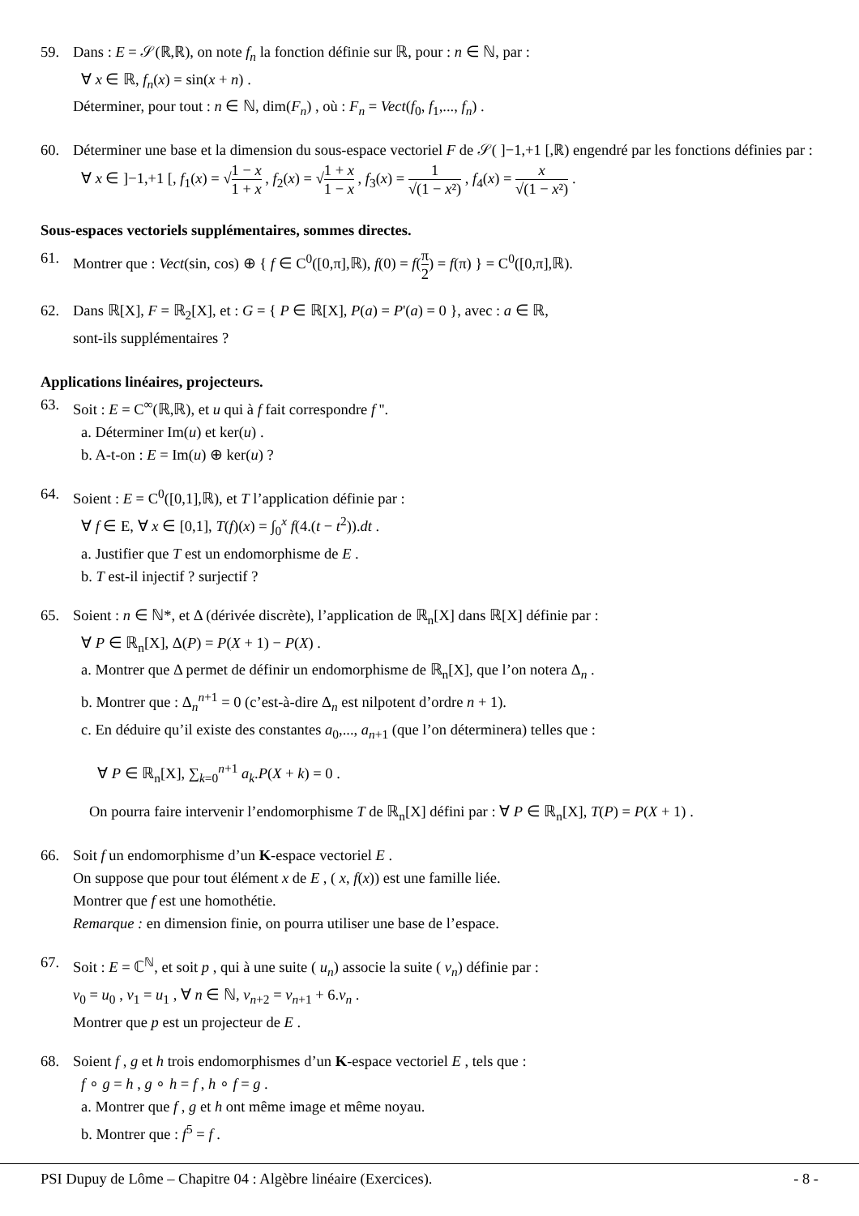59. Dans : E = 𝒮(ℝ,ℝ), on note f<sub>n</sub> la fonction définie sur ℝ, pour : n ∈ ℕ, par :
∀ x ∈ ℝ, f<sub>n</sub>(x) = sin(x + n) .
Déterminer, pour tout : n ∈ ℕ, dim(F<sub>n</sub>) , où : F<sub>n</sub> = Vect(f<sub>0</sub>, f<sub>1</sub>,..., f<sub>n</sub>) .
60. Déterminer une base et la dimension du sous-espace vectoriel F de 𝒮( ]−1,+1 [,ℝ) engendré par les fonctions définies par :
∀ x ∈ ]−1,+1 [, f<sub>1</sub>(x) = √1 − x 1 + x , f<sub>2</sub>(x) = √1 + x 1 − x , f<sub>3</sub>(x) = 1 √(1 − x²) , f<sub>4</sub>(x) = x √(1 − x²) .
Sous-espaces vectoriels supplémentaires, sommes directes.
61. Montrer que : Vect(sin, cos) ⊕ { f ∈ C<sup>0</sup>([0,π],ℝ), f(0) = f(π 2) = f(π) } = C<sup>0</sup>([0,π],ℝ).
62. Dans ℝ[X], F = ℝ<sub>2</sub>[X], et : G = { P ∈ ℝ[X], P(a) = P'(a) = 0 }, avec : a ∈ ℝ,
sont-ils supplémentaires ?
Applications linéaires, projecteurs.
63. Soit : E = C<sup>∞</sup>(ℝ,ℝ), et u qui à f fait correspondre f ''.
a. Déterminer Im(u) et ker(u) .
b. A-t-on : E = Im(u) ⊕ ker(u) ?
64. Soient : E = C<sup>0</sup>([0,1],ℝ), et T l’application définie par :
∀ f ∈ E, ∀ x ∈ [0,1], T(f)(x) = ∫<sub>0</sub><sup>x</sup> f(4.(t − t<sup>2</sup>)).dt .
a. Justifier que T est un endomorphisme de E .
b. T est-il injectif ? surjectif ?
65. Soient : n ∈ ℕ*, et Δ (dérivée discrète), l’application de ℝ<sub>n</sub>[X] dans ℝ[X] définie par :
∀ P ∈ ℝ<sub>n</sub>[X], Δ(P) = P(X + 1) − P(X) .
a. Montrer que Δ permet de définir un endomorphisme de ℝ<sub>n</sub>[X], que l’on notera Δ<sub>n</sub> .
b. Montrer que : Δ<sub>n</sub><sup>n+1</sup> = 0 (c’est-à-dire Δ<sub>n</sub> est nilpotent d’ordre n + 1).
c. En déduire qu’il existe des constantes a<sub>0</sub>,..., a<sub>n+1</sub> (que l’on déterminera) telles que :
∀ P ∈ ℝ<sub>n</sub>[X], ∑<sub>k=0</sub><sup>n+1</sup> a<sub>k</sub>.P(X + k) = 0 .
On pourra faire intervenir l’endomorphisme T de ℝ<sub>n</sub>[X] défini par : ∀ P ∈ ℝ<sub>n</sub>[X], T(P) = P(X + 1) .
66. Soit f un endomorphisme d’un K-espace vectoriel E .
On suppose que pour tout élément x de E , ( x, f(x)) est une famille liée.
Montrer que f est une homothétie.
Remarque : en dimension finie, on pourra utiliser une base de l’espace.
67. Soit : E = ℂ<sup>ℕ</sup>, et soit p , qui à une suite ( u<sub>n</sub>) associe la suite ( v<sub>n</sub>) définie par :
v<sub>0</sub> = u<sub>0</sub> , v<sub>1</sub> = u<sub>1</sub> , ∀ n ∈ ℕ, v<sub>n+2</sub> = v<sub>n+1</sub> + 6.v<sub>n</sub> .
Montrer que p est un projecteur de E .
68. Soient f , g et h trois endomorphismes d’un K-espace vectoriel E , tels que :
f ∘ g = h , g ∘ h = f , h ∘ f = g .
a. Montrer que f , g et h ont même image et même noyau.
b. Montrer que : f<sup>5</sup> = f .
PSI Dupuy de Lôme – Chapitre 04 : Algèbre linéaire (Exercices). - 8 -